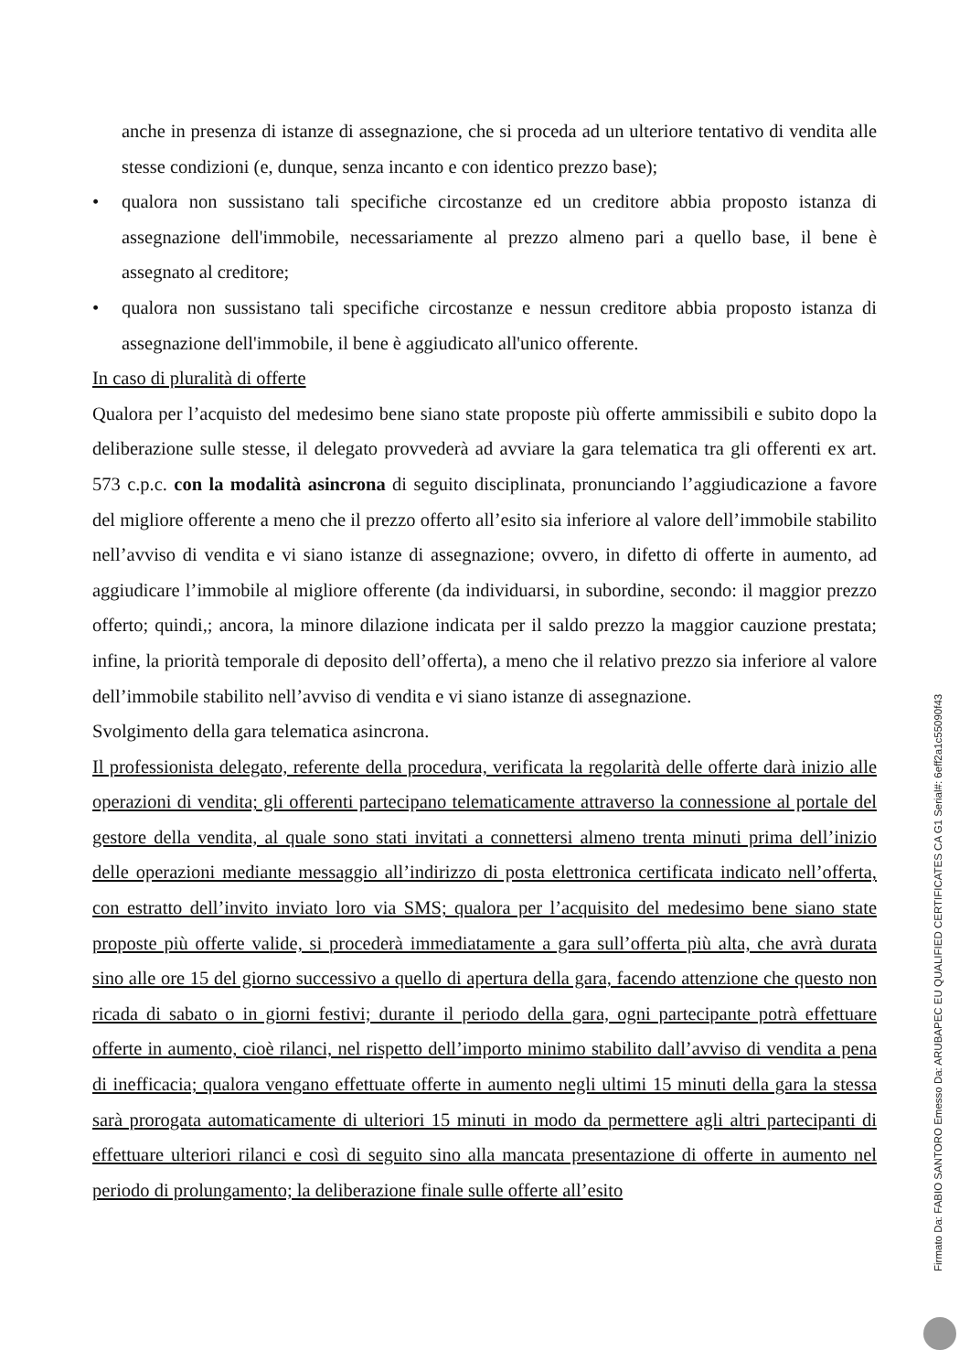anche in presenza di istanze di assegnazione, che si proceda ad un ulteriore tentativo di vendita alle stesse condizioni (e, dunque, senza incanto e con identico prezzo base);
• qualora non sussistano tali specifiche circostanze ed un creditore abbia proposto istanza di assegnazione dell'immobile, necessariamente al prezzo almeno pari a quello base, il bene è assegnato al creditore;
• qualora non sussistano tali specifiche circostanze e nessun creditore abbia proposto istanza di assegnazione dell'immobile, il bene è aggiudicato all'unico offerente.
In caso di pluralità di offerte
Qualora per l’acquisto del medesimo bene siano state proposte più offerte ammissibili e subito dopo la deliberazione sulle stesse, il delegato provvederà ad avviare la gara telematica tra gli offerenti ex art. 573 c.p.c. con la modalità asincrona di seguito disciplinata, pronunciando l’aggiudicazione a favore del migliore offerente a meno che il prezzo offerto all’esito sia inferiore al valore dell’immobile stabilito nell’avviso di vendita e vi siano istanze di assegnazione; ovvero, in difetto di offerte in aumento, ad aggiudicare l’immobile al migliore offerente (da individuarsi, in subordine, secondo: il maggior prezzo offerto; quindi,; ancora, la minore dilazione indicata per il saldo prezzo la maggior cauzione prestata; infine, la priorità temporale di deposito dell’offerta), a meno che il relativo prezzo sia inferiore al valore dell’immobile stabilito nell’avviso di vendita e vi siano istanze di assegnazione.
Svolgimento della gara telematica asincrona.
Il professionista delegato, referente della procedura, verificata la regolarità delle offerte darà inizio alle operazioni di vendita; gli offerenti partecipano telematicamente attraverso la connessione al portale del gestore della vendita, al quale sono stati invitati a connettersi almeno trenta minuti prima dell’inizio delle operazioni mediante messaggio all’indirizzo di posta elettronica certificata indicato nell’offerta, con estratto dell’invito inviato loro via SMS; qualora per l’acquisito del medesimo bene siano state proposte più offerte valide, si procederà immediatamente a gara sull’offerta più alta, che avrà durata sino alle ore 15 del giorno successivo a quello di apertura della gara, facendo attenzione che questo non ricada di sabato o in giorni festivi; durante il periodo della gara, ogni partecipante potrà effettuare offerte in aumento, cioè rilanci, nel rispetto dell’importo minimo stabilito dall’avviso di vendita a pena di inefficacia; qualora vengano effettuate offerte in aumento negli ultimi 15 minuti della gara la stessa sarà prorogata automaticamente di ulteriori 15 minuti in modo da permettere agli altri partecipanti di effettuare ulteriori rilanci e così di seguito sino alla mancata presentazione di offerte in aumento nel periodo di prolungamento; la deliberazione finale sulle offerte all’esito
Firmato Da: FABIO SANTORO Emesso Da: ARUBAPEC EU QUALIFIED CERTIFICATES CA G1 Serial#: 6eff2a1c55090f43